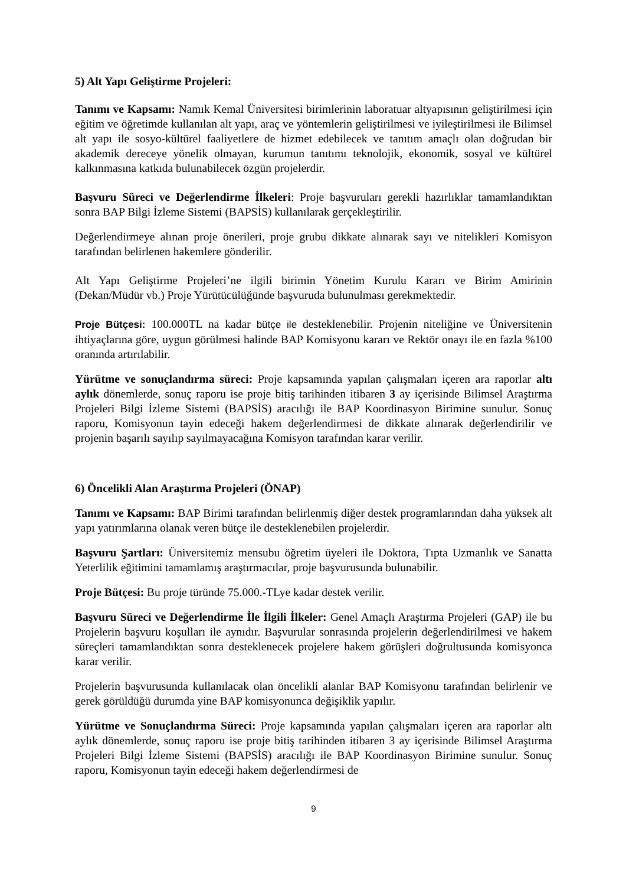5) Alt Yapı Geliştirme Projeleri:
Tanımı ve Kapsamı: Namık Kemal Üniversitesi birimlerinin laboratuar altyapısının geliştirilmesi için eğitim ve öğretimde kullanılan alt yapı, araç ve yöntemlerin geliştirilmesi ve iyileştirilmesi ile Bilimsel alt yapı ile sosyo-kültürel faaliyetlere de hizmet edebilecek ve tanıtım amaçlı olan doğrudan bir akademik dereceye yönelik olmayan, kurumun tanıtımı teknolojik, ekonomik, sosyal ve kültürel kalkınmasına katkıda bulunabilecek özgün projelerdir.
Başvuru Süreci ve Değerlendirme İlkeleri: Proje başvuruları gerekli hazırlıklar tamamlandıktan sonra BAP Bilgi İzleme Sistemi (BAPSİS) kullanılarak gerçekleştirilir.
Değerlendirmeye alınan proje önerileri, proje grubu dikkate alınarak sayı ve nitelikleri Komisyon tarafından belirlenen hakemlere gönderilir.
Alt Yapı Geliştirme Projeleri’ne ilgili birimin Yönetim Kurulu Kararı ve Birim Amirinin (Dekan/Müdür vb.) Proje Yürütücülüğünde başvuruda bulunulması gerekmektedir.
Proje Bütçesi: 100.000TL na kadar bütçe ile desteklenebilir. Projenin niteliğine ve Üniversitenin ihtiyaçlarına göre, uygun görülmesi halinde BAP Komisyonu kararı ve Rektör onayı ile en fazla %100 oranında artırılabilir.
Yürütme ve sonuçlandırma süreci: Proje kapsamında yapılan çalışmaları içeren ara raporlar altı aylık dönemlerde, sonuç raporu ise proje bitiş tarihinden itibaren 3 ay içerisinde Bilimsel Araştırma Projeleri Bilgi İzleme Sistemi (BAPSİS) aracılığı ile BAP Koordinasyon Birimine sunulur. Sonuç raporu, Komisyonun tayin edeceği hakem değerlendirmesi de dikkate alınarak değerlendirilir ve projenin başarılı sayılıp sayılmayacağına Komisyon tarafından karar verilir.
6) Öncelikli Alan Araştırma Projeleri (ÖNAP)
Tanımı ve Kapsamı: BAP Birimi tarafından belirlenmiş diğer destek programlarından daha yüksek alt yapı yatırımlarına olanak veren bütçe ile desteklenebilen projelerdir.
Başvuru Şartları: Üniversitemiz mensubu öğretim üyeleri ile Doktora, Tıpta Uzmanlık ve Sanatta Yeterlilik eğitimini tamamlamış araştırmacılar, proje başvurusunda bulunabilir.
Proje Bütçesi: Bu proje türünde 75.000.-TLye kadar destek verilir.
Başvuru Süreci ve Değerlendirme İle İlgili İlkeler: Genel Amaçlı Araştırma Projeleri (GAP) ile bu Projelerin başvuru koşulları ile aynıdır. Başvurular sonrasında projelerin değerlendirilmesi ve hakem süreçleri tamamlandıktan sonra desteklenecek projelere hakem görüşleri doğrultusunda komisyonca karar verilir.
Projelerin başvurusunda kullanılacak olan öncelikli alanlar BAP Komisyonu tarafından belirlenir ve gerek görüldüğü durumda yine BAP komisyonunca değişiklik yapılır.
Yürütme ve Sonuçlandırma Süreci: Proje kapsamında yapılan çalışmaları içeren ara raporlar altı aylık dönemlerde, sonuç raporu ise proje bitiş tarihinden itibaren 3 ay içerisinde Bilimsel Araştırma Projeleri Bilgi İzleme Sistemi (BAPSİS) aracılığı ile BAP Koordinasyon Birimine sunulur. Sonuç raporu, Komisyonun tayin edeceği hakem değerlendirmesi de
9